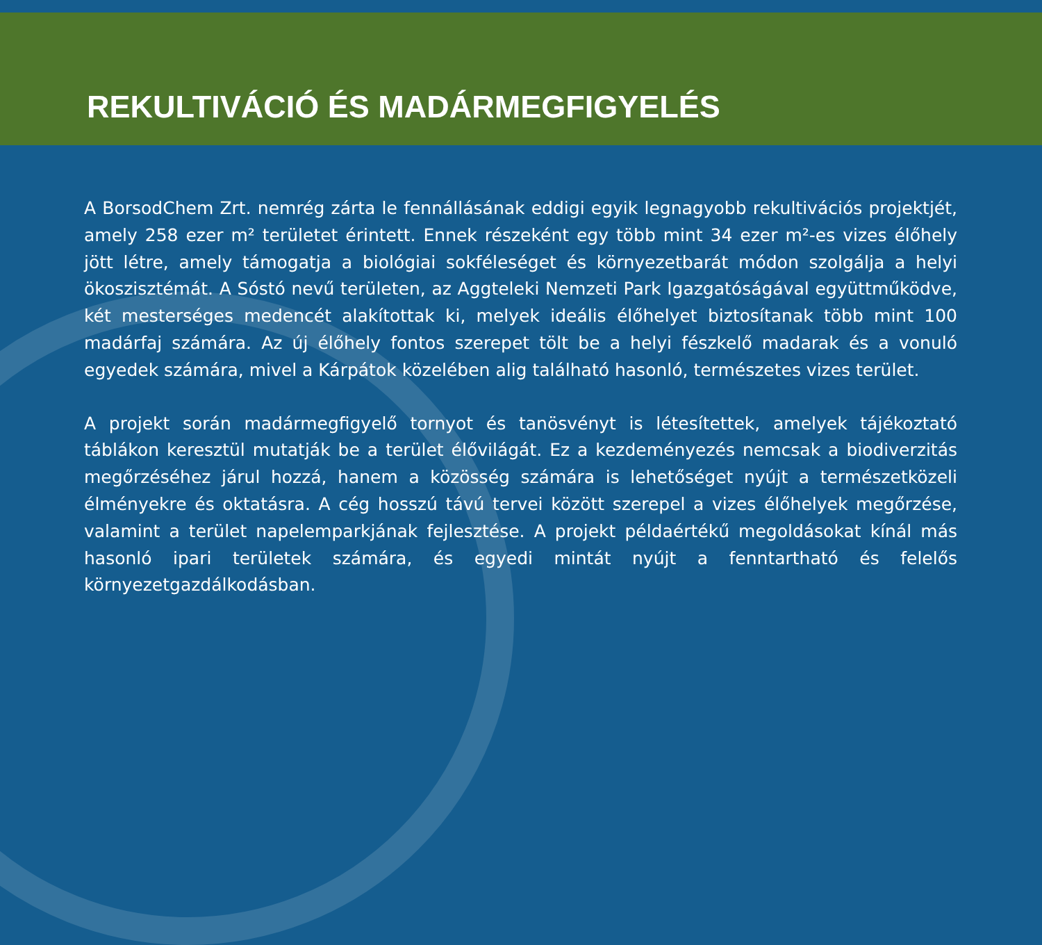REKULTIVÁCIÓ ÉS MADÁRMEGFIGYELÉS
A BorsodChem Zrt. nemrég zárta le fennállásának eddigi egyik legnagyobb rekultivációs projektjét, amely 258 ezer m² területet érintett. Ennek részeként egy több mint 34 ezer m²-es vizes élőhely jött létre, amely támogatja a biológiai sokféleséget és környezetbarát módon szolgálja a helyi ökoszisztémát. A Sóstó nevű területen, az Aggteleki Nemzeti Park Igazgatóságával együttműködve, két mesterséges medencét alakítottak ki, melyek ideális élőhelyet biztosítanak több mint 100 madárfaj számára. Az új élőhely fontos szerepet tölt be a helyi fészkelő madarak és a vonuló egyedek számára, mivel a Kárpátok közelében alig található hasonló, természetes vizes terület.
A projekt során madármegfigyelő tornyot és tanösvényt is létesítettek, amelyek tájékoztató táblákon keresztül mutatják be a terület élővilágát. Ez a kezdeményezés nemcsak a biodiverzitás megőrzéséhez járul hozzá, hanem a közösség számára is lehetőséget nyújt a természetközeli élményekre és oktatásra. A cég hosszú távú tervei között szerepel a vizes élőhelyek megőrzése, valamint a terület napelemparkjának fejlesztése. A projekt példaértékű megoldásokat kínál más hasonló ipari területek számára, és egyedi mintát nyújt a fenntartható és felelős környezetgazdálkodásban.